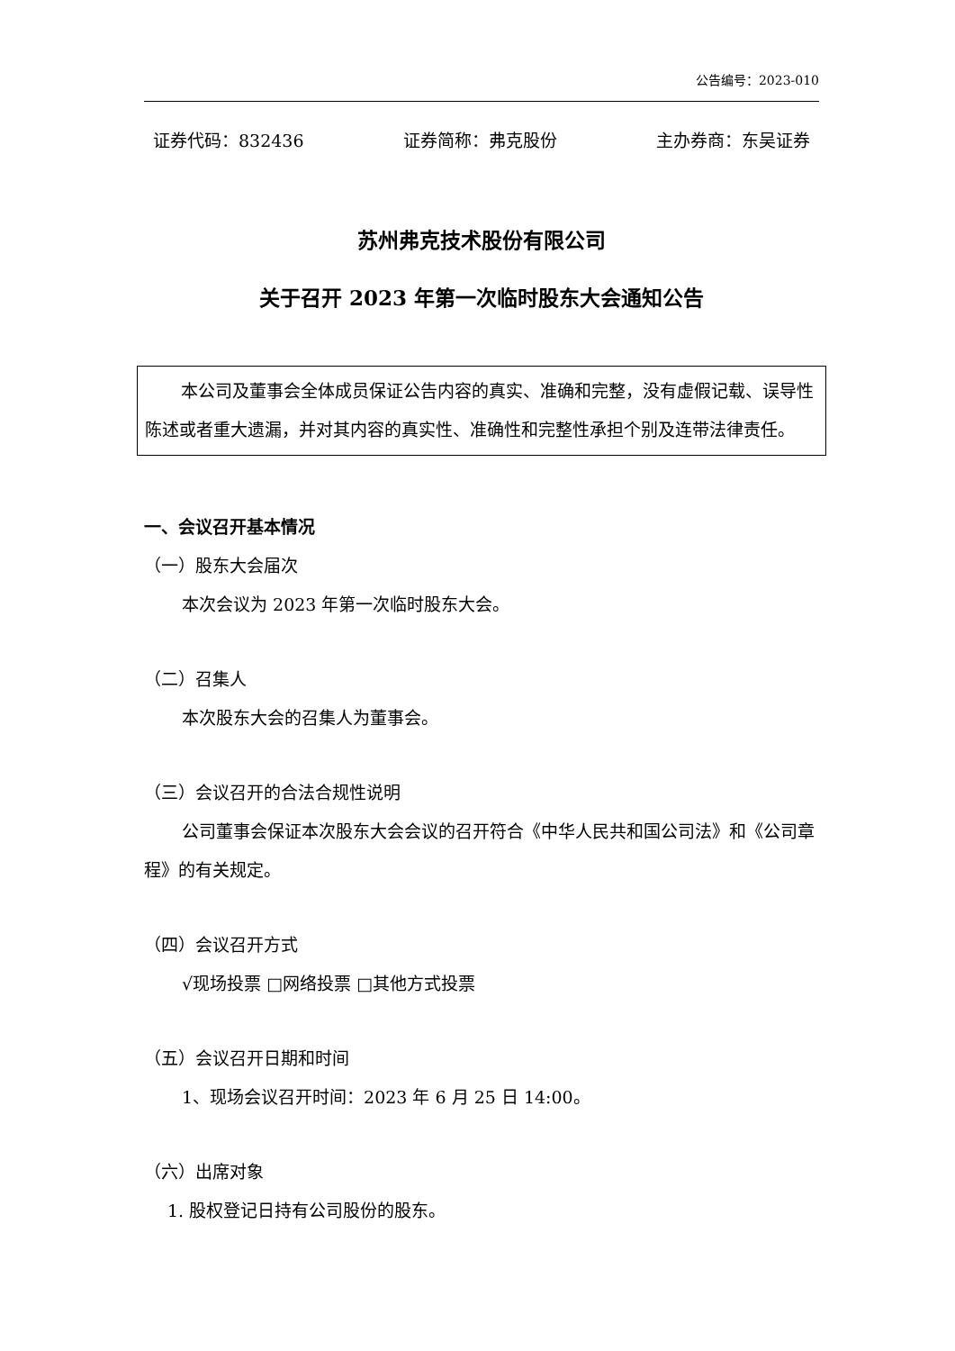公告编号：2023-010
证券代码：832436 证券简称：弗克股份 主办券商：东吴证券
苏州弗克技术股份有限公司
关于召开 2023 年第一次临时股东大会通知公告
本公司及董事会全体成员保证公告内容的真实、准确和完整，没有虚假记载、误导性陈述或者重大遗漏，并对其内容的真实性、准确性和完整性承担个别及连带法律责任。
一、会议召开基本情况
（一）股东大会届次
本次会议为 2023 年第一次临时股东大会。
（二）召集人
本次股东大会的召集人为董事会。
（三）会议召开的合法合规性说明
公司董事会保证本次股东大会会议的召开符合《中华人民共和国公司法》和《公司章程》的有关规定。
（四）会议召开方式
√现场投票 □网络投票 □其他方式投票
（五）会议召开日期和时间
1、现场会议召开时间：2023 年 6 月 25 日 14:00。
（六）出席对象
1. 股权登记日持有公司股份的股东。